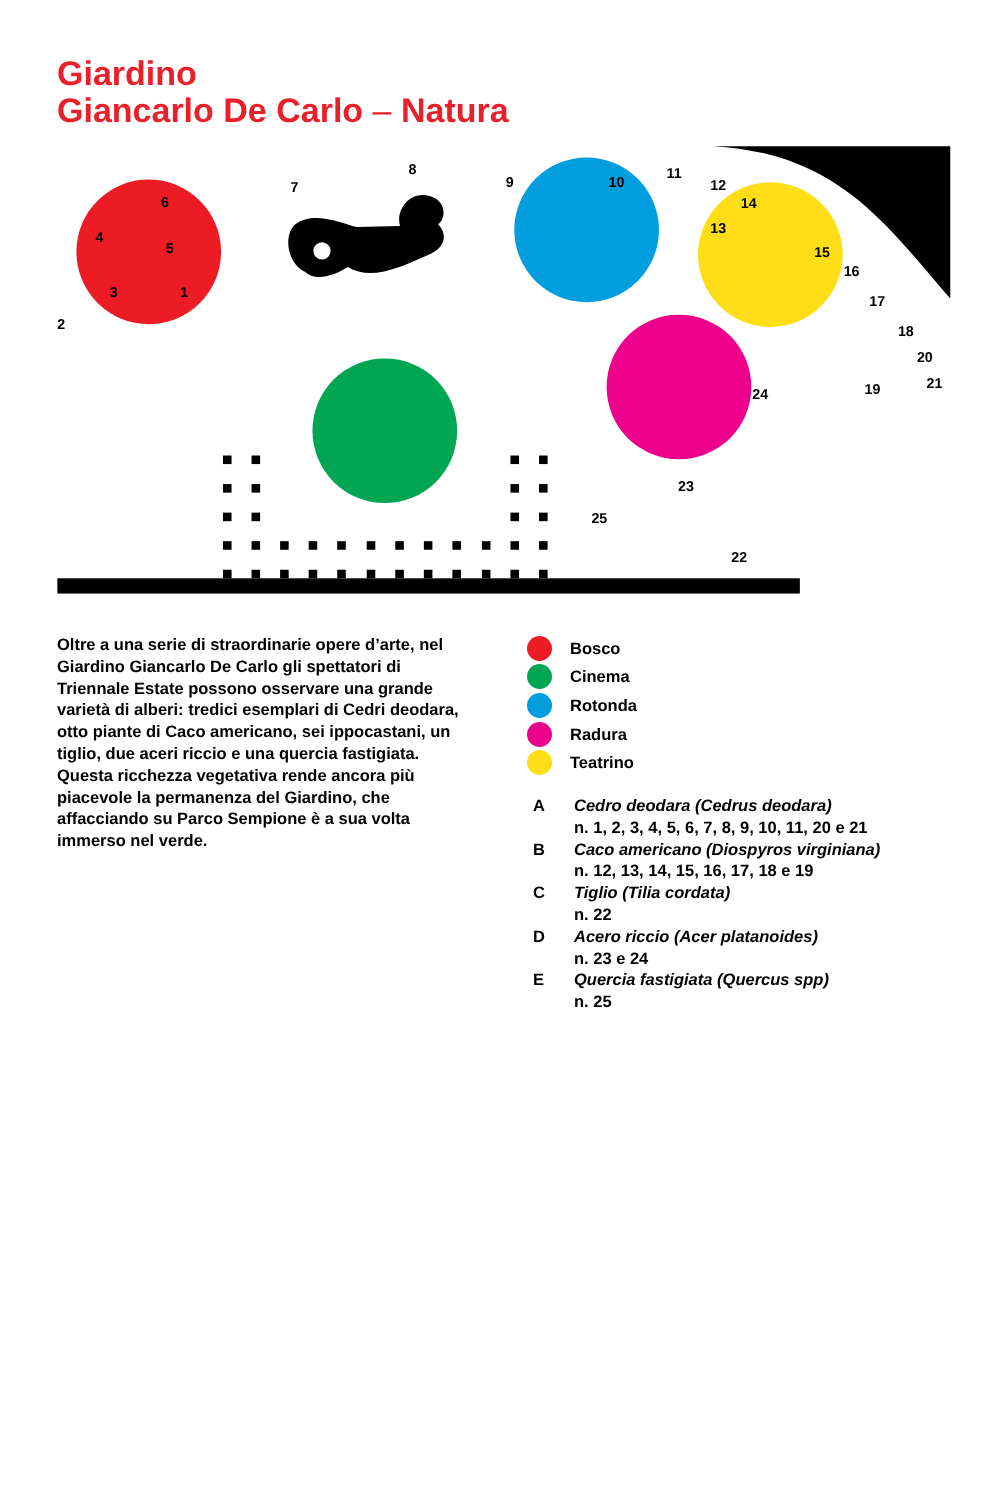Giardino
Giancarlo De Carlo – Natura
1
2
3
4
5
6
7
8
9
10
11
12
13
14
15
16
17
18
19
20
21
22
23
24
25
Oltre a una serie di straordinarie opere d’arte, nel Giardino Giancarlo De Carlo gli spettatori di Triennale Estate possono osservare una grande varietà di alberi: tredici esemplari di Cedri deodara, otto piante di Caco americano, sei ippocastani, un tiglio, due aceri riccio e una quercia fastigiata. Questa ricchezza vegetativa rende ancora più piacevole la permanenza del Giardino, che affacciando su Parco Sempione è a sua volta immerso nel verde.
Bosco
Cinema
Rotonda
Radura
Teatrino
A Cedro deodara (Cedrus deodara)
n. 1, 2, 3, 4, 5, 6, 7, 8, 9, 10, 11, 20 e 21
B Caco americano (Diospyros virginiana)
n. 12, 13, 14, 15, 16, 17, 18 e 19
C Tiglio (Tilia cordata)
n. 22
D Acero riccio (Acer platanoides)
n. 23 e 24
E Quercia fastigiata (Quercus spp)
n. 25